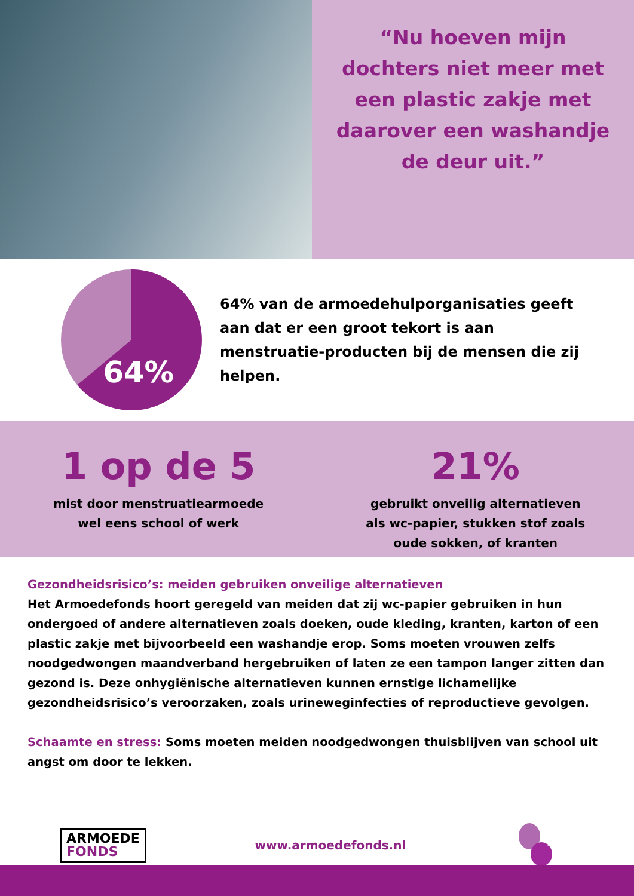“Nu hoeven mijn dochters niet meer met een plastic zakje met daarover een washandje de deur uit.”
64%
64% van de armoedehulporganisaties geeft aan dat er een groot tekort is aan menstruatie-producten bij de mensen die zij helpen.
1 op de 5
mist door menstruatiearmoede
wel eens school of werk
21%
gebruikt onveilig alternatieven
als wc-papier, stukken stof zoals
oude sokken, of kranten
Gezondheidsrisico’s: meiden gebruiken onveilige alternatieven
Het Armoedefonds hoort geregeld van meiden dat zij wc-papier gebruiken in hun ondergoed of andere alternatieven zoals doeken, oude kleding, kranten, karton of een plastic zakje met bijvoorbeeld een washandje erop. Soms moeten vrouwen zelfs noodgedwongen maandverband hergebruiken of laten ze een tampon langer zitten dan gezond is. Deze onhygiënische alternatieven kunnen ernstige lichamelijke gezondheidsrisico’s veroorzaken, zoals urineweginfecties of reproductieve gevolgen.
Schaamte en stress: Soms moeten meiden noodgedwongen thuisblijven van school uit angst om door te lekken.
ARMOEDE
FONDS
www.armoedefonds.nl
#MUPNL